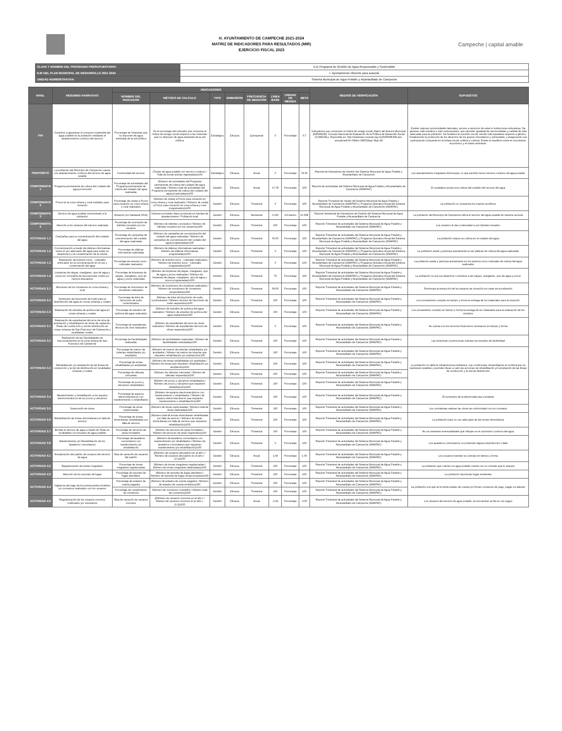H. AYUNTAMIENTO DE CAMPECHE 2021-2024
MATRIZ DE INDICADORES PARA RESULTADOS (MIR)
EJERCICIO FISCAL 2023
Campeche | capital amable
| CLAVE Y NOMBRE DEL PROGRAMA PRESUPUESTARIO: | E11 Programa de Gestión de Agua Responsable y Sustentable |
| EJE DEL PLAN MUNICIPAL DE DESARROLLO 2021-2024 | I. Ayuntamiento eficiente para avanzar |
| UNIDAD ADMINISTRATIVA: | Sistema Municipal de Agua Potable y Alcantarillado de Campeche |
| NIVEL | RESUMEN NARRATIVO | INDICADORES | | | | | | | | MEDIOS DE VERIFICACIÓN | SUPUESTOS |
| --- | --- | --- | --- | --- | --- | --- | --- | --- | --- | --- | --- |
| | | NOMBRE DEL INDICADOR | MÉTODO DE CALCULO | TIPO | DIMENSIÓN | FRECUENCIA DE MEDICIÓN | LÍNEA BASE | UNIDAD DE MEDIDA | META | | |
| FIN | Contribuir a garantizar el consumo sostenible del agua potable en la población mediante el abastecimiento continuo del servicio | Porcentaje de Viviendas que no disponen de agua entubada de la red pública | Es el porcentaje del indicador que compone el índice de rezago social respecto a las viviendas que no disponen de agua entubada de la red pública | Estratégico | Eficacia | Quinquenal | 0 | Porcentaje | 0.7 | Indicadores que componen el índice de rezago social, Datos del Avance Municipal (DATAMUN). Consejo Nacional de Evaluación de la Política de Desarrollo Social (CONEVAL). Disponible en: http://sistemas.coneval.org.mx/DATAMUN/d ato-actualizado?e=04&m=04002&sg=5&g=28 | Existen mejores oportunidades laborales, acceso a servicios de salud e instituciones educativas. Se generan más empleos y bien remunerados, que permiten igualdad de oportunidades y calidad de vida adecuada para la población. Se fortalece la inclusión social, siendo más equitativa respecto a género, fortaleciendo la protección de los derechos de los grupos minoritarios y vulnerables, y asegurando una participación incluyente en la esfera social, política y cultural. Existe un equilibrio entre el crecimiento económico y el medio ambiente. |
| PROPÓSITO | La población del Municipio de Campeche cuenta con abastecimiento continuo del servicio de agua potable | Continuidad del servicio | (Tomas de agua potable con servicio continuo / Total de tomas activas registradas)x100 | Estratégico | Eficacia | Anual | 0 | Porcentaje | 74.50 | Reporte de Indicadores de Gestión del Sistema Municipal de Agua Potable y Alcantarillado de Campeche | Los asentamientos irregulares disminuyen, lo que permite menor servicio continuo de agua potable |
| COMPONENTE 1 | Programa permanente de cultura del cuidado del agua promovido | Porcentaje de actividades del Programa permanente de cultura del cuidado del agua realizadas | (Número de actividades del Programa permanente de cultura del cuidado del agua realizadas / Número total de actividades del Programa permanente de cultura del cuidado del agua proyectadas)x100 | Gestión | Eficacia | Anual | 17.78 | Porcentaje | 100 | Reporte de actividades del Sistema Municipal de Agua Potable y Alcantarillado de Campeche (SMAPAC) | El ciudadano posee una cultura del cuidado del recurso del agua |
| COMPONENTE 2 | Pozos en la zona urbana y rural visitados para cloración | Porcentaje de visitas a Pozos para cloración en zona urbana y rural realizados | (Número de visitas a Pozos para cloración en zona urbana y rural realizados / Número de visitas a Pozos para cloración en zona urbana y rural programados)x100 | Gestión | Eficacia | Trimestral | 0 | Porcentaje | 100 | Reporte Trimestral de Visitas del Sistema Municipal de Agua Potable y Alcantarillado de Campeche (SMAPAC) y Programa Operativo Anual del Sistema Municipal de Agua Potable y Alcantarillado de Campeche (SMAPAC) | La población no contamina los mantos acuíferos |
| COMPONENTE 3 | Servicio de agua potable suministrado a la población | Dotación por habitante (l/h/d) | Volumen promedio diario producido en fuentes de abastecimiento / Población total | Gestión | Eficacia | Semestral | 0.216 | m3 diarios | 10.958 | Reporte Semestral de Indicadores de Gestión del Sistema Municipal de Agua Potable y Alcantarillado de Campeche | La población del Municipio de Campeche utiliza el servicio del agua potable de manera racional |
| COMPONENTE 4 | Atención a los usuarios del servicio realizada | Porcentaje de conclusión de trámites iniciados por los usuarios | (Número de trámites concluidos / Número de trámites iniciados por los usuarios)x100 | Gestión | Eficacia | Trimestral | 100 | Porcentaje | 100 | Reporte Trimestral de actividades del Sistema Municipal de Agua Potable y Alcantarillado de Campeche (SMAPAC) | Los usuarios le dan continuidad a sus trámites iniciados |
| ACTIVIDAD 1.1 | Campañas para la concientización del cuidado del agua | Porcentaje de campañas de concientización del cuidado del agua realizadas | (Número de campañas de concientización del cuidado del agua realizadas / Número de campañas de concientización del cuidado del agua programadas)x100 | Gestión | Eficacia | Trimestral | 50.00 | Porcentaje | 100 | Reporte Trimestral de actividades del Sistema Municipal de Agua Potable y Alcantarillado de Campeche (SMAPAC) y Programa Operativo Anual del Sistema Municipal de Agua Potable y Alcantarillado de Campeche (SMAPAC) | La población mejora su cultura en el cuidado del agua |
| ACTIVIDAD 1.2 | Concientización a través de pláticas informativas sobre el uso adecuado del agua para evitar su desperdicio y la contaminación de la misma | Porcentaje de pláticas informativas realizadas | (Número de pláticas informativas realizadas / Número de pláticas informativas programadas)x100 | Gestión | Eficacia | Trimestral | 0 | Porcentaje | 100 | Reporte Trimestral de actividades del Sistema Municipal de Agua Potable y Alcantarillado de Campeche (SMAPAC) y Programa Operativo Anual del Sistema Municipal de Agua Potable y Alcantarillado de Campeche (SMAPAC) | La población asiste y participa activamente en las pláticas de cultura del agua realizadas |
| ACTIVIDAD 1.3 | Realización de eventos socio - culturales enfocados en la concientización en el uso y conservación del agua | Porcentaje de eventos socio - culturales realizados | (Número de eventos socio - culturales realizados / Número de eventos socio - culturales programados)x100 | Gestión | Eficacia | Trimestral | 0 | Porcentaje | 100 | Reporte Trimestral de actividades del Sistema Municipal de Agua Potable y Alcantarillado de Campeche (SMAPAC) y Programa Operativo Anual del Sistema Municipal de Agua Potable y Alcantarillado de Campeche (SMAPAC) | La población asiste y participa activamente en los eventos socio-culturales de cultura del agua realizados |
| ACTIVIDAD 1.4 | Limpiezas de playas, manglares, ojos de agua y pozos en compañía de asociaciones civiles y/o centros educativos | Porcentaje de limpiezas de playas, manglares, ojos de agua y pozos realizadas | (Número de limpiezas de playas, manglares, ojos de agua y pozos realizadas / Número de limpiezas de playas, manglares, ojos de agua y pozos programadas)x100 | Gestión | Eficacia | Trimestral | 75 | Porcentaje | 100 | Reporte Trimestral de actividades del Sistema Municipal de Agua Potable y Alcantarillado de Campeche (SMAPAC) y Programa Operativo Anual del Sistema Municipal de Agua Potable y Alcantarillado de Campeche (SMAPAC) | La población no tira sus desechos o residuos a las playas, manglares, ojos de agua y pozos |
| ACTIVIDAD 2.1 | Monitoreo de los cloradores en zona urbana y rural | Porcentaje de monitoreos de cloradores realizados | (Número de monitoreos de cloradores realizados / Número de monitoreos de cloradores proyectados)x100 | Gestión | Eficacia | Trimestral | 69.06 | Porcentaje | 100 | Reporte Trimestral de actividades del Sistema Municipal de Agua Potable y Alcantarillado de Campeche (SMAPAC) | Disminuye la extracción de los equipos de cloración por parte de la población |
| ACTIVIDAD 2.2 | Suministro de hipoclorito de sodio para la desinfección del agua en zonas urbanas y rurales | Porcentaje de kilos de hipoclorito de sodio suministrados | (Número de kilos de hipoclorito de sodio suministrados / Número de kilos de hipoclorito de sodio requeridos)x100 | Gestión | Eficacia | Trimestral | 100 | Porcentaje | 100 | Reporte Trimestral de actividades del Sistema Municipal de Agua Potable y Alcantarillado de Campeche (SMAPAC) | Los proveedores cumplen en tiempo y forma la entrega de los materiales para la cloración |
| ACTIVIDAD 2.3 | Realización de estudios de química del agua en zonas urbanas y rurales | Porcentaje de estudios de química del agua realizados | (Número de estudios de química del agua realizados / Número de estudios de química del agua requeridos)x100 | Gestión | Eficacia | Trimestral | 100 | Porcentaje | 100 | Reporte Trimestral de actividades del Sistema Municipal de Agua Potable y Alcantarillado de Campeche (SMAPAC) | Los proveedores cumplen en tiempo y forma la entrega de los materiales para la realización de los estudios |
| ACTIVIDAD 3.1 | Realización de expedientes técnicos de obra de ampliación y rehabilitación de obras de captación, líneas de conducción y red de distribución en zonas urbanas de San Francisco de Campeche y localidades rurales | Porcentaje de expedientes técnicos de obra realizados | (Número de expedientes técnicos de obras realizados / Número de expedientes técnicos de obras requeridos)x100 | Gestión | Eficacia | Trimestral | 0 | Porcentaje | 100 | Reporte Trimestral de actividades del Sistema Municipal de Agua Potable y Alcantarillado de Campeche (SMAPAC) | Se cuenta con los recursos financieros necesarios en tiempo y forma |
| ACTIVIDAD 3.2 | Realización de las Factibilidades de fraccionamientos en la zona urbana de San Francisco de Campeche | Porcentaje de Factibilidades realizadas | (Número de factibilidades realizadas / Número de factibilidades solicitadas)x100 | Gestión | Eficacia | Trimestral | 100 | Porcentaje | 100 | Reporte Trimestral de actividades del Sistema Municipal de Agua Potable y Alcantarillado de Campeche (SMAPAC) | Las empresas constructoras solicitan los estudios de factibilidad |
| ACTIVIDAD 3.3 | Rehabilitación y/o ampliación de las líneas de conducción y la red de distribución en localidades urbanas y rurales | Porcentaje de metros de tuberías rehabilitados y/o ampliados | (Número de metros de tuberías rehabilitados y/o ampliados / Número de metros de tuberías que requieren rehabilitación y/o ampliación)x100 | Gestión | Eficacia | Trimestral | 100 | Porcentaje | 100 | Reporte Trimestral de actividades del Sistema Municipal de Agua Potable y Alcantarillado de Campeche (SMAPAC) | La población no daña la infraestructura hidráulica. Las condiciones climatológicas en el Municipio se mantienen estables y permiten llevar a cabo las acciones de rehabilitación y/o ampliación de las líneas de conducción y la red de distribución |
| | | Porcentaje de tomas rehabilitadas y/o ampliadas | (Número de tomas rehabilitadas y/o ampliadas / Número de tomas que requieren rehabilitación y/o ampliación)x100 | Gestión | Eficacia | Trimestral | 100 | Porcentaje | 100 | Reporte Trimestral de actividades del Sistema Municipal de Agua Potable y Alcantarillado de Campeche (SMAPAC) | |
| | | Porcentaje de válvulas colocadas | (Número de válvulas colocadas / Número de válvulas requeridas)x100 | Gestión | Eficacia | Trimestral | 100 | Porcentaje | 100 | Reporte Trimestral de actividades del Sistema Municipal de Agua Potable y Alcantarillado de Campeche (SMAPAC) | |
| | | Porcentaje de pozos y cárcamos rehabilitados | (Número de pozos y cárcamos rehabilitados / Número de pozos y cárcamos que requieren rehabilitación)x100 | Gestión | Eficacia | Trimestral | 100 | Porcentaje | 100 | Reporte Trimestral de actividades del Sistema Municipal de Agua Potable y Alcantarillado de Campeche (SMAPAC) | |
| ACTIVIDAD 3.4 | Mantenimiento y rehabilitación a los equipos electromecánicos de los pozos y cárcamos | Porcentaje de equipos electromecánicos con mantenimiento o rehabilitados | (Número de equipos electromecánicos con mantenimiento o rehabilitados / Número de equipos electromecánicos que requieren mantenimiento o rehabilitación)x100 | Gestión | Eficacia | Trimestral | 100 | Porcentaje | 100 | Reporte Trimestral de actividades del Sistema Municipal de Agua Potable y Alcantarillado de Campeche (SMAPAC) | El suministro de la electricidad sea constante |
| ACTIVIDAD 3.5 | Supervisión de obras | Porcentaje de obras supervisadas | (Número de obras supervisadas / Número total de obras realizadas)x100 | Gestión | Eficacia | Trimestral | 100 | Porcentaje | 100 | Reporte Trimestral de actividades del Sistema Municipal de Agua Potable y Alcantarillado de Campeche (SMAPAC) | Los contratistas realizan las obras de conformidad con los contratos |
| ACTIVIDAD 3.6 | Rehabilitación de tomas domiciliarias por falla de servicio | Porcentaje de tomas domiciliarias rehabilitadas por falla de servicio | (Número total de tomas domiciliarias rehabilitadas por falla de servicio / Número de tomas domiciliarias por falla de servicio que requieren rehabilitación)x100 | Gestión | Eficacia | Trimestral | 100 | Porcentaje | 100 | Reporte Trimestral de actividades del Sistema Municipal de Agua Potable y Alcantarillado de Campeche (SMAPAC) | La población hace un uso adecuado de las tomas domiciliarias |
| ACTIVIDAD 3.7 | Brindar el servicio de agua a través de Pipas en localidades con escasez de agua potable | Porcentaje de servicios de pipas brindados | (Número de servicios de pipas brindados / Número de servicios de pipas requeridos)x100 | Gestión | Eficacia | Trimestral | 100 | Porcentaje | 100 | Reporte Trimestral de actividades del Sistema Municipal de Agua Potable y Alcantarillado de Campeche (SMAPAC) | No se presenten eventualidades que influyan en el suministro continuo del agua |
| ACTIVIDAD 3.8 | Mantenimiento y/o Rehabilitación de los lavaderos comunitarios | Porcentaje de lavaderos comunitarios con mantenimiento y/o rehabilitación | (Número de lavaderos comunitarios con mantenimiento y/o rehabilitados / Número de lavaderos comunitarios que requieren mantenimiento y/o rehabilitación)x100 | Gestión | Eficacia | Trimestral | 0 | Porcentaje | 100 | Reporte Trimestral de actividades del Sistema Municipal de Agua Potable y Alcantarillado de Campeche (SMAPAC) | Los lavaderos comunitarios no presenten alguna imperfección o falla |
| ACTIVIDAD 4.1 | Actualización del padrón de usuarios del servicio de agua | Tasa de variación de usuarios del padrón | [(Número de usuarios del padrón en el año t / Número de usuarios del padrón en el año t-1)-1]x100 | Gestión | Eficacia | Anual | 1.04 | Porcentaje | 1.05 | Reporte Trimestral de actividades del Sistema Municipal de Agua Potable y Alcantarillado de Campeche (SMAPAC) | Los usuarios tramitan su contrato en tiempo y forma |
| ACTIVIDAD 4.2 | Regularización de tomas irregulares | Porcentaje de tomas irregulares regularizadas | (Número de tomas irregulares regularizadas / Número de tomas irregulares detectadas)x100 | Gestión | Eficacia | Trimestral | 100 | Porcentaje | 100 | Reporte Trimestral de actividades del Sistema Municipal de Agua Potable y Alcantarillado de Campeche (SMAPAC) | La población que cuenta con agua potable cuente con un contrato que lo ampare |
| ACTIVIDAD 4.3 | Atención de los reportes de fugas | Porcentaje de reportes de fugas atendidos | (Número de reportes de fugas atendidos / Número de reportes de fugas recepcionados)x100 | Gestión | Eficacia | Trimestral | 100 | Porcentaje | 100 | Reporte Trimestral de actividades del Sistema Municipal de Agua Potable y Alcantarillado de Campeche (SMAPAC) | La población reporta las fugas existentes |
| ACTIVIDAD 4.4 | Vigilancia del pago de los presupuestos emitidos y/o convenios realizados con los usuarios | Porcentaje de estados de cuenta pagados | (Número de estados de cuenta pagados / Número de estados de cuenta emitidos)x100 | Gestión | Eficacia | Trimestral | 100 | Porcentaje | 100 | Reporte Trimestral de actividades del Sistema Municipal de Agua Potable y Alcantarillado de Campeche (SMAPAC) | La población a la que se le emite estado de cuenta y/o firman convenios de pago, pagan su adeudo |
| | | Porcentaje de cumplimiento de convenios | (Número de convenios cumplidos / Número total de convenios)x100 | Gestión | Eficacia | Trimestral | 100 | Porcentaje | 100 | Reporte Trimestral de actividades del Sistema Municipal de Agua Potable y Alcantarillado de Campeche (SMAPAC) | |
| ACTIVIDAD 4.5 | Regularización de los usuarios morosos notificados y/o voluntarios | Tasa de variación de usuarios morosos | [(Número de usuarios morosos en el año t / Número de usuarios morosos en el año t-1)-1]x100 | Gestión | Eficacia | Anual | -3.41 | Porcentaje | -3.87 | Reporte Trimestral de actividades del Sistema Municipal de Agua Potable y Alcantarillado de Campeche (SMAPAC) | Los usuarios del servicio de agua potable, se encuentran al día en sus pagos |